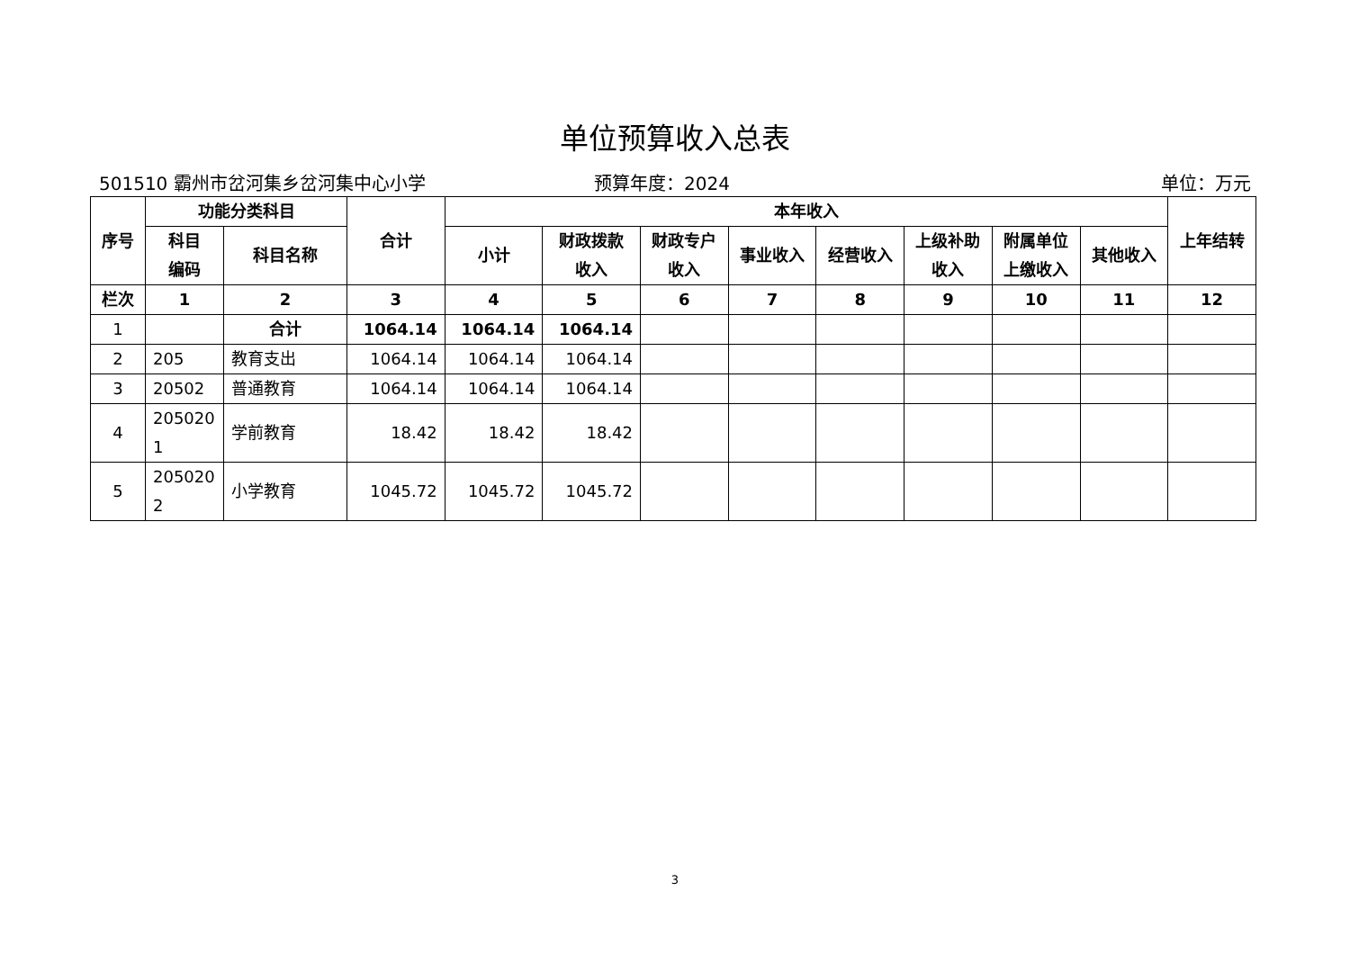单位预算收入总表
501510 霸州市岔河集乡岔河集中心小学 预算年度：2024 单位：万元
| 序号 | 功能分类科目 | | 合计 | 本年收入 | | | | | | | | 上年结转 |
| --- | --- | --- | --- | --- | --- | --- | --- | --- | --- | --- | --- | --- |
| | 科目 编码 | 科目名称 | | 小计 | 财政拨款 收入 | 财政专户 收入 | 事业收入 | 经营收入 | 上级补助 收入 | 附属单位 上缴收入 | 其他收入 | |
| 栏次 | 1 | 2 | 3 | 4 | 5 | 6 | 7 | 8 | 9 | 10 | 11 | 12 |
| 1 | | 合计 | 1064.14 | 1064.14 | 1064.14 | | | | | | | |
| 2 | 205 | 教育支出 | 1064.14 | 1064.14 | 1064.14 | | | | | | | |
| 3 | 20502 | 普通教育 | 1064.14 | 1064.14 | 1064.14 | | | | | | | |
| 4 | 205020 1 | 学前教育 | 18.42 | 18.42 | 18.42 | | | | | | | |
| 5 | 205020 2 | 小学教育 | 1045.72 | 1045.72 | 1045.72 | | | | | | | |
3